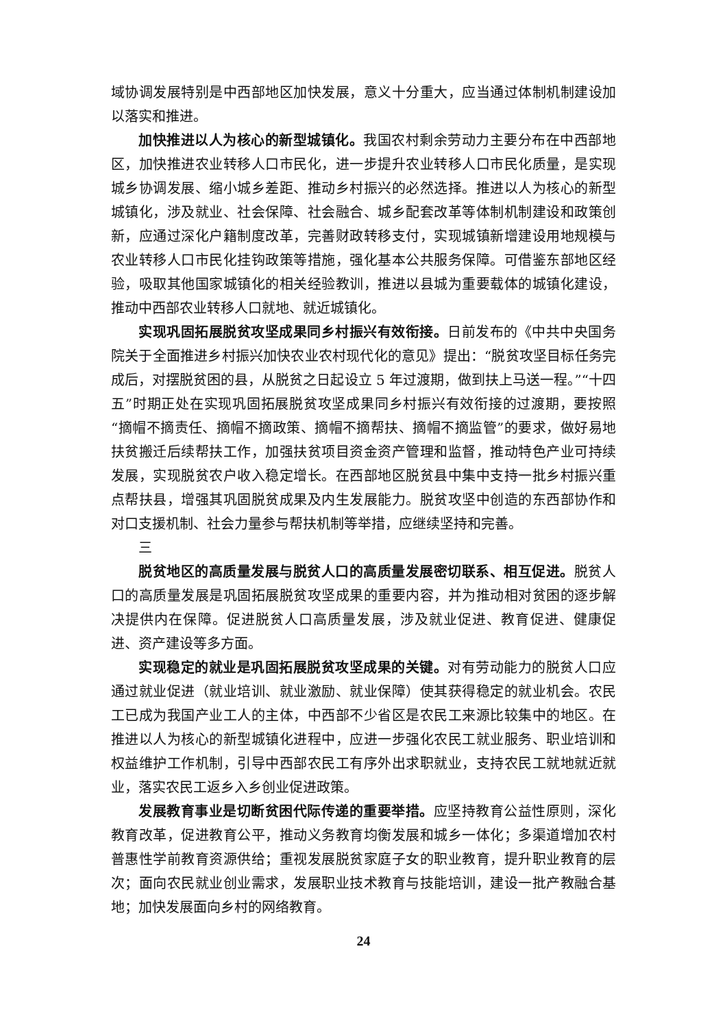域协调发展特别是中西部地区加快发展，意义十分重大，应当通过体制机制建设加以落实和推进。
加快推进以人为核心的新型城镇化。我国农村剩余劳动力主要分布在中西部地区，加快推进农业转移人口市民化，进一步提升农业转移人口市民化质量，是实现城乡协调发展、缩小城乡差距、推动乡村振兴的必然选择。推进以人为核心的新型城镇化，涉及就业、社会保障、社会融合、城乡配套改革等体制机制建设和政策创新，应通过深化户籍制度改革，完善财政转移支付，实现城镇新增建设用地规模与农业转移人口市民化挂钩政策等措施，强化基本公共服务保障。可借鉴东部地区经验，吸取其他国家城镇化的相关经验教训，推进以县城为重要载体的城镇化建设，推动中西部农业转移人口就地、就近城镇化。
实现巩固拓展脱贫攻坚成果同乡村振兴有效衔接。日前发布的《中共中央国务院关于全面推进乡村振兴加快农业农村现代化的意见》提出：“脱贫攻坚目标任务完成后，对摆脱贫困的县，从脱贫之日起设立 5 年过渡期，做到扶上马送一程。”“十四五”时期正处在实现巩固拓展脱贫攻坚成果同乡村振兴有效衔接的过渡期，要按照“摘帽不摘责任、摘帽不摘政策、摘帽不摘帮扶、摘帽不摘监管”的要求，做好易地扶贫搬迁后续帮扶工作，加强扶贫项目资金资产管理和监督，推动特色产业可持续发展，实现脱贫农户收入稳定增长。在西部地区脱贫县中集中支持一批乡村振兴重点帮扶县，增强其巩固脱贫成果及内生发展能力。脱贫攻坚中创造的东西部协作和对口支援机制、社会力量参与帮扶机制等举措，应继续坚持和完善。
三
脱贫地区的高质量发展与脱贫人口的高质量发展密切联系、相互促进。脱贫人口的高质量发展是巩固拓展脱贫攻坚成果的重要内容，并为推动相对贫困的逐步解决提供内在保障。促进脱贫人口高质量发展，涉及就业促进、教育促进、健康促进、资产建设等多方面。
实现稳定的就业是巩固拓展脱贫攻坚成果的关键。对有劳动能力的脱贫人口应通过就业促进（就业培训、就业激励、就业保障）使其获得稳定的就业机会。农民工已成为我国产业工人的主体，中西部不少省区是农民工来源比较集中的地区。在推进以人为核心的新型城镇化进程中，应进一步强化农民工就业服务、职业培训和权益维护工作机制，引导中西部农民工有序外出求职就业，支持农民工就地就近就业，落实农民工返乡入乡创业促进政策。
发展教育事业是切断贫困代际传递的重要举措。应坚持教育公益性原则，深化教育改革，促进教育公平，推动义务教育均衡发展和城乡一体化；多渠道增加农村普惠性学前教育资源供给；重视发展脱贫家庭子女的职业教育，提升职业教育的层次；面向农民就业创业需求，发展职业技术教育与技能培训，建设一批产教融合基地；加快发展面向乡村的网络教育。
24